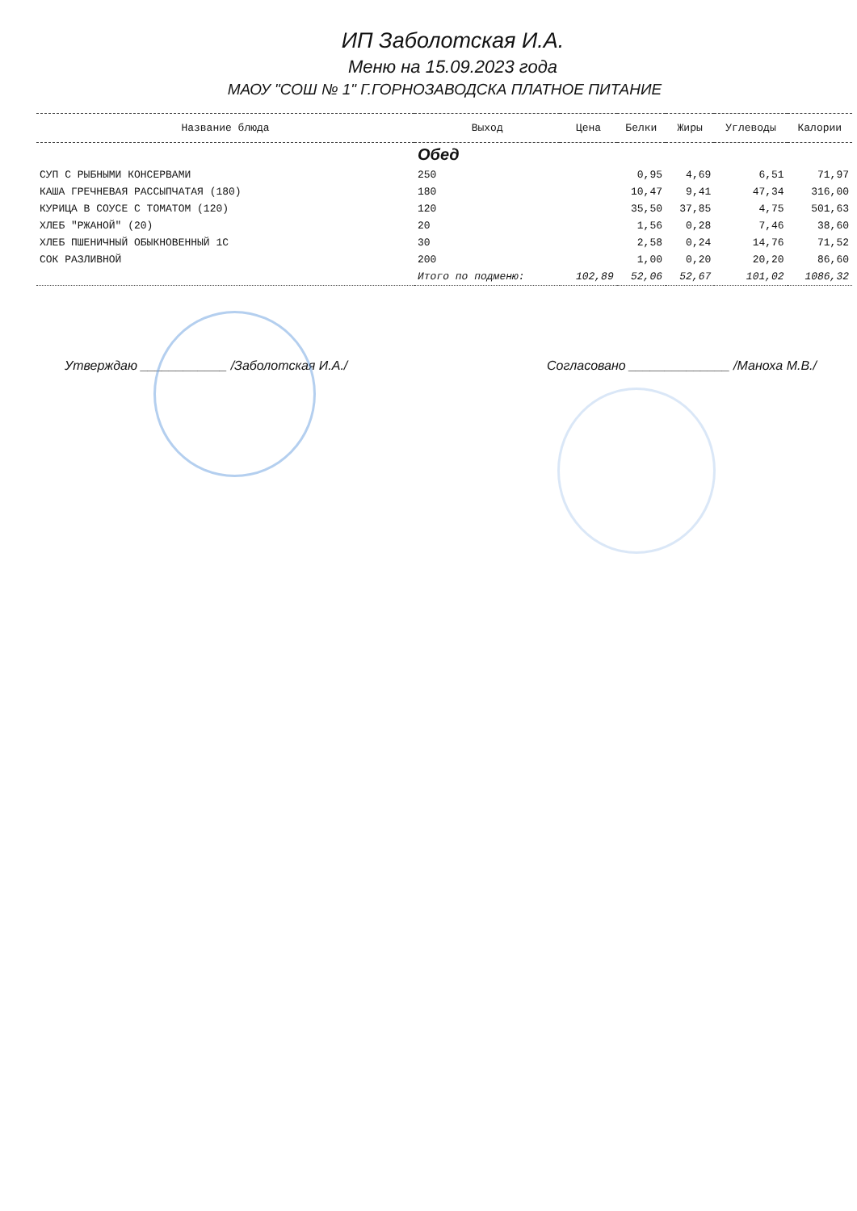ИП Заболотская И.А.
Меню на 15.09.2023 года
МАОУ "СОШ № 1" Г.ГОРНОЗАВОДСКА ПЛАТНОЕ ПИТАНИЕ
| Название блюда | Выход | Цена | Белки | Жиры | Углеводы | Калории |
| --- | --- | --- | --- | --- | --- | --- |
| | Обед | | | | | |
| СУП С РЫБНЫМИ КОНСЕРВАМИ | 250 | | 0,95 | 4,69 | 6,51 | 71,97 |
| КАША ГРЕЧНЕВАЯ РАССЫПЧАТАЯ (180) | 180 | | 10,47 | 9,41 | 47,34 | 316,00 |
| КУРИЦА В СОУСЕ С ТОМАТОМ (120) | 120 | | 35,50 | 37,85 | 4,75 | 501,63 |
| ХЛЕБ "РЖАНОЙ" (20) | 20 | | 1,56 | 0,28 | 7,46 | 38,60 |
| ХЛЕБ ПШЕНИЧНЫЙ ОБЫКНОВЕННЫЙ 1С | 30 | | 2,58 | 0,24 | 14,76 | 71,52 |
| СОК РАЗЛИВНОЙ | 200 | | 1,00 | 0,20 | 20,20 | 86,60 |
| | Итого по подменю: | 102,89 | 52,06 | 52,67 | 101,02 | 1086,32 |
Утверждаю ____________ /Заболотская И.А./
Согласовано ______________ /Манохa М.В./